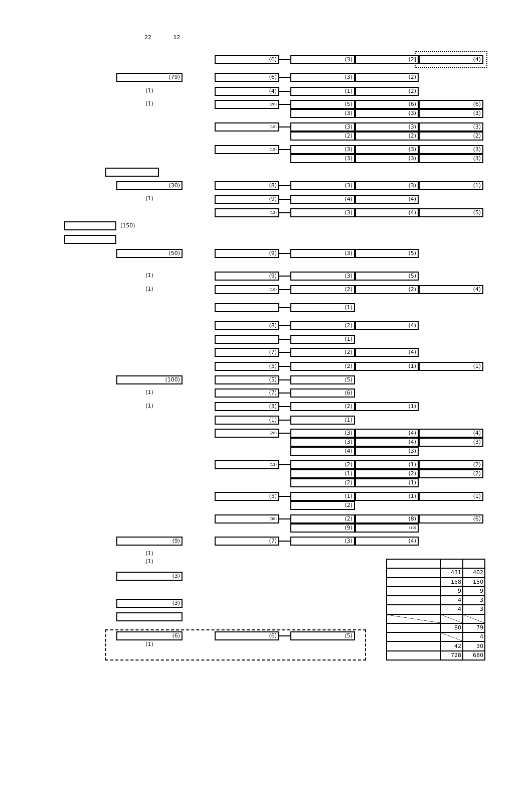22 12
(6)
(3)
(2)
(4)
(79)
(6)
(3)
(2)
(1)
(4)
(1)
(2)
(1)
(26)
(5)
(6)
(6)
(3)
(3)
(3)
(16)
(3)
(3)
(3)
(2)
(2)
(2)
(19)
(3)
(3)
(3)
(3)
(3)
(3)
(30)
(8)
(3)
(3)
(1)
(1)
(9)
(4)
(4)
(12)
(3)
(4)
(5)
(150)
(50)
(9)
(3)
(5)
(1)
(9)
(3)
(5)
(1)
(10)
(2)
(2)
(4)
(1)
(8)
(2)
(4)
(1)
(7)
(2)
(4)
(5)
(2)
(1)
(1)
(100)
(5)
(5)
(1)
(7)
(6)
(1)
(3)
(2)
(1)
(1)
(1)
(28)
(3)
(4)
(4)
(3)
(4)
(3)
(4)
(3)
(13)
(2)
(1)
(2)
(1)
(2)
(2)
(2)
(1)
(5)
(1)
(1)
(1)
(2)
(36)
(2)
(8)
(6)
(9)
(10)
(9)
(7)
(3)
(4)
(1)
(1)
(3)
(3)
(6)
(6)
(5)
(1)
| | 431 | 402 |
| | 158 | 150 |
| | 9 | 9 |
| | 4 | 3 |
| | 4 | 3 |
| | 80 | 79 |
| | | 4 |
| | 42 | 30 |
| | 728 | 680 |